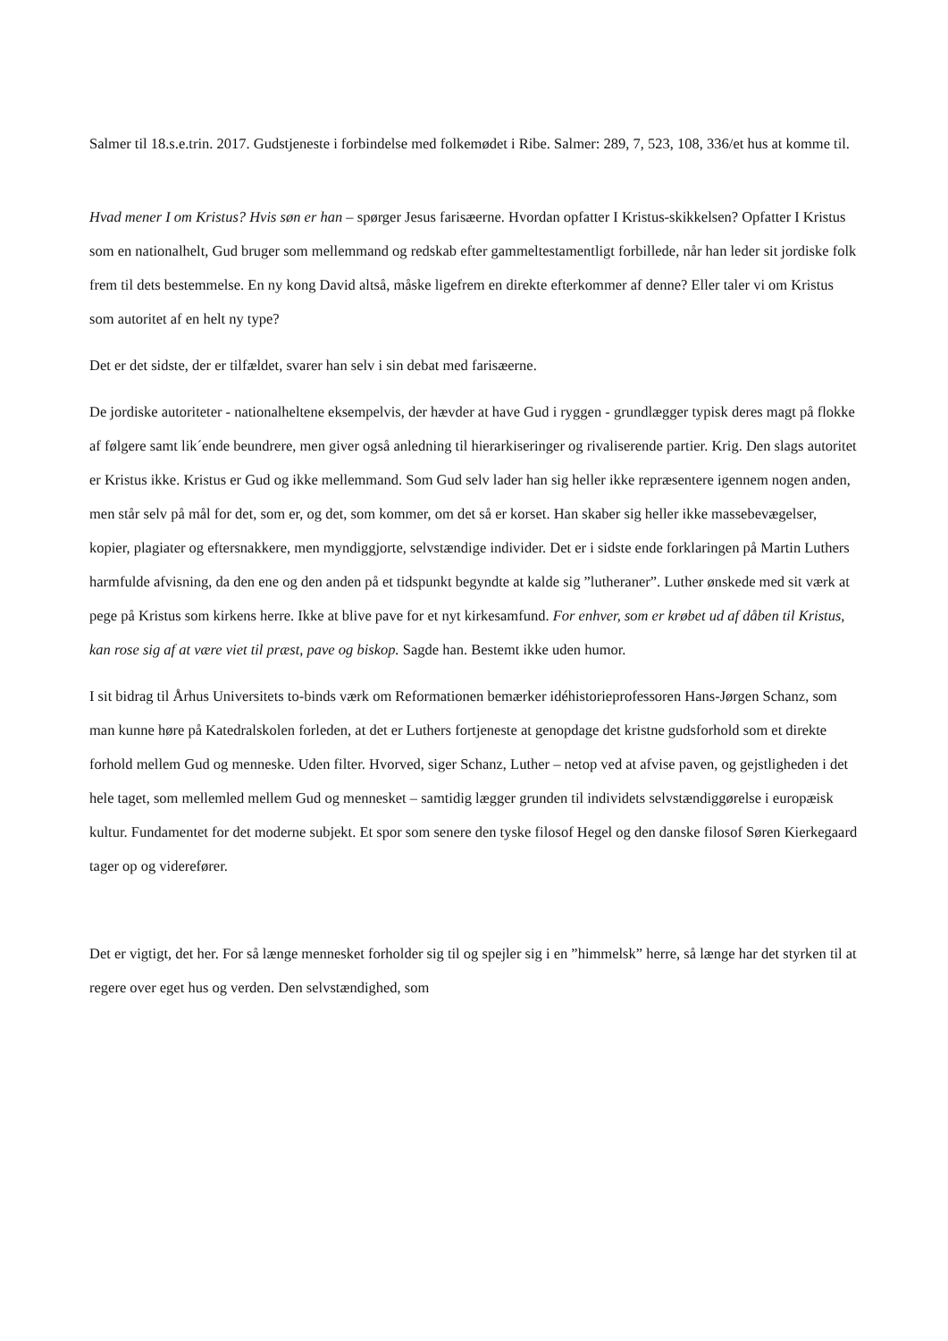Salmer til 18.s.e.trin. 2017. Gudstjeneste i forbindelse med folkemødet i Ribe. Salmer: 289, 7, 523, 108, 336/et hus at komme til.
Hvad mener I om Kristus? Hvis søn er han – spørger Jesus farisæerne. Hvordan opfatter I Kristus-skikkelsen? Opfatter I Kristus som en nationalhelt, Gud bruger som mellemmand og redskab efter gammeltestamentligt forbillede, når han leder sit jordiske folk frem til dets bestemmelse. En ny kong David altså, måske ligefrem en direkte efterkommer af denne? Eller taler vi om Kristus som autoritet af en helt ny type?
Det er det sidste, der er tilfældet, svarer han selv i sin debat med farisæerne.
De jordiske autoriteter - nationalheltene eksempelvis, der hævder at have Gud i ryggen - grundlægger typisk deres magt på flokke af følgere samt lik´ende beundrere, men giver også anledning til hierarkiseringer og rivaliserende partier. Krig. Den slags autoritet er Kristus ikke. Kristus er Gud og ikke mellemmand. Som Gud selv lader han sig heller ikke repræsentere igennem nogen anden, men står selv på mål for det, som er, og det, som kommer, om det så er korset. Han skaber sig heller ikke massebevægelser, kopier, plagiater og eftersnakkere, men myndiggjorte, selvstændige individer. Det er i sidste ende forklaringen på Martin Luthers harmfulde afvisning, da den ene og den anden på et tidspunkt begyndte at kalde sig ”lutheraner”. Luther ønskede med sit værk at pege på Kristus som kirkens herre. Ikke at blive pave for et nyt kirkesamfund. For enhver, som er krøbet ud af dåben til Kristus, kan rose sig af at være viet til præst, pave og biskop. Sagde han. Bestemt ikke uden humor.
I sit bidrag til Århus Universitets to-binds værk om Reformationen bemærker idéhistorieprofessoren Hans-Jørgen Schanz, som man kunne høre på Katedralskolen forleden, at det er Luthers fortjeneste at genopdage det kristne gudsforhold som et direkte forhold mellem Gud og menneske. Uden filter. Hvorved, siger Schanz, Luther – netop ved at afvise paven, og gejstligheden i det hele taget, som mellemled mellem Gud og mennesket – samtidig lægger grunden til individets selvstændiggørelse i europæisk kultur. Fundamentet for det moderne subjekt. Et spor som senere den tyske filosof Hegel og den danske filosof Søren Kierkegaard tager op og viderefører.
Det er vigtigt, det her. For så længe mennesket forholder sig til og spejler sig i en ”himmelsk” herre, så længe har det styrken til at regere over eget hus og verden. Den selvstændighed, som